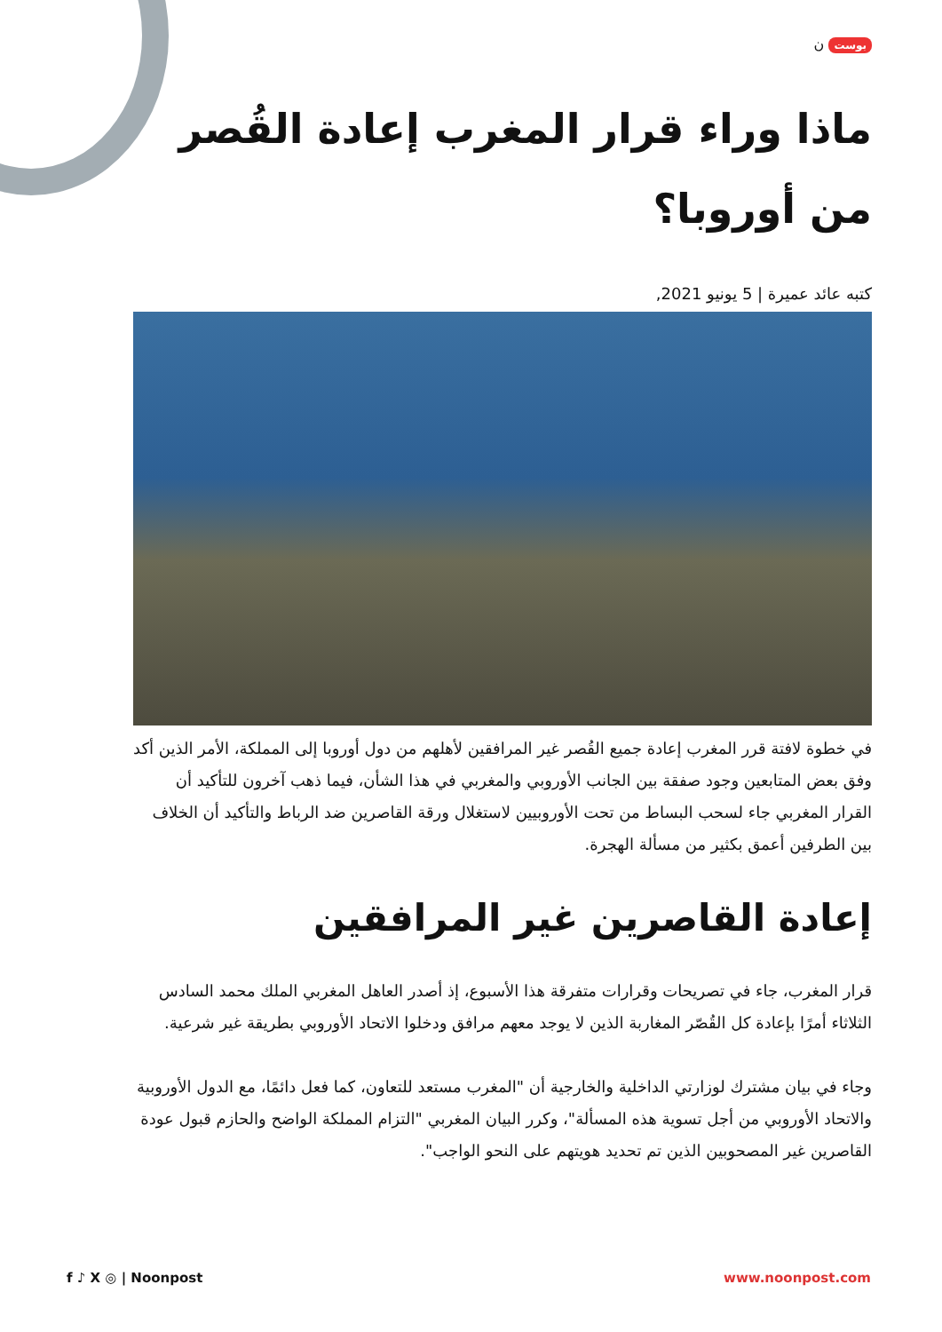بوست ن
ماذا وراء قرار المغرب إعادة القُصر من أوروبا؟
كتبه عائد عميرة | 5 يونيو 2021,
في خطوة لافتة قرر المغرب إعادة جميع القُصر غير المرافقين لأهلهم من دول أوروبا إلى المملكة، الأمر الذين أكد وفق بعض المتابعين وجود صفقة بين الجانب الأوروبي والمغربي في هذا الشأن، فيما ذهب آخرون للتأكيد أن القرار المغربي جاء لسحب البساط من تحت الأوروبيين لاستغلال ورقة القاصرين ضد الرباط والتأكيد أن الخلاف بين الطرفين أعمق بكثير من مسألة الهجرة.
إعادة القاصرين غير المرافقين
قرار المغرب، جاء في تصريحات وقرارات متفرقة هذا الأسبوع، إذ أصدر العاهل المغربي الملك محمد السادس الثلاثاء أمرًا بإعادة كل القُصّر المغاربة الذين لا يوجد معهم مرافق ودخلوا الاتحاد الأوروبي بطريقة غير شرعية.
وجاء في بيان مشترك لوزارتي الداخلية والخارجية أن "المغرب مستعد للتعاون، كما فعل دائمًا، مع الدول الأوروبية والاتحاد الأوروبي من أجل تسوية هذه المسألة"، وكرر البيان المغربي "التزام المملكة الواضح والحازم قبول عودة القاصرين غير المصحوبين الذين تم تحديد هويتهم على النحو الواجب".
f ♪ X ◎ | Noonpost www.noonpost.com